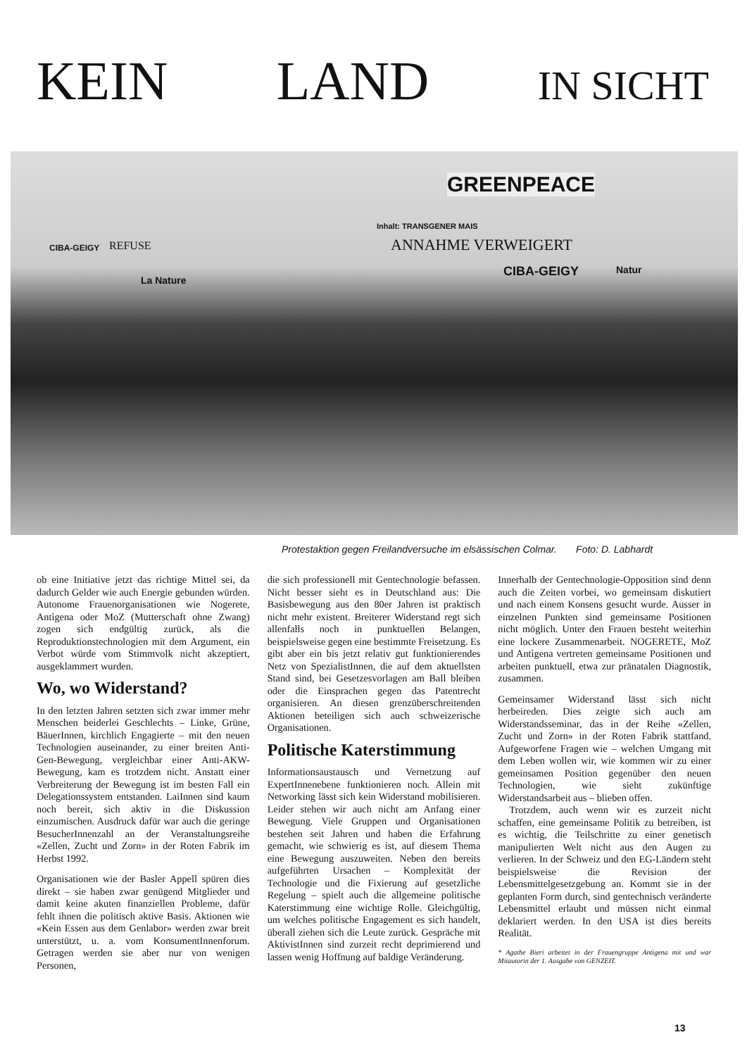KEIN LAND IN SICHT
GREENPEACE
Inhalt: TRANSGENER MAIS
ANNAHME VERWEIGERT
CIBA-GEIGY Natur
CIBA-GEIGY
La Nature
REFUSE
Protestaktion gegen Freilandversuche im elsässischen Colmar. Foto: D. Labhardt
ob eine Initiative jetzt das richtige Mittel sei, da dadurch Gelder wie auch Energie gebunden würden. Autonome Frauenorganisationen wie Nogerete, Antìgena oder MoZ (Mutterschaft ohne Zwang) zogen sich endgültig zurück, als die Reproduktionstechnologien mit dem Argument, ein Verbot würde vom Stimmvolk nicht akzeptiert, ausgeklammert wurden.
Wo, wo Widerstand?
In den letzten Jahren setzten sich zwar immer mehr Menschen beiderlei Geschlechts – Linke, Grüne, BäuerInnen, kirchlich Engagierte – mit den neuen Technologien auseinander, zu einer breiten Anti-Gen-Bewegung, vergleichbar einer Anti-AKW-Bewegung, kam es trotzdem nicht. Anstatt einer Verbreiterung der Bewegung ist im besten Fall ein Delegationssystem entstanden. LaiInnen sind kaum noch bereit, sich aktiv in die Diskussion einzumischen. Ausdruck dafür war auch die geringe BesucherInnenzahl an der Veranstaltungsreihe «Zellen, Zucht und Zorn» in der Roten Fabrik im Herbst 1992.
Organisationen wie der Basler Appell spüren dies direkt – sie haben zwar genügend Mitglieder und damit keine akuten finanziellen Probleme, dafür fehlt ihnen die politisch aktive Basis. Aktionen wie «Kein Essen aus dem Genlabor» werden zwar breit unterstützt, u. a. vom KonsumentInnenforum. Getragen werden sie aber nur von wenigen Personen,
die sich professionell mit Gentechnologie befassen. Nicht besser sieht es in Deutschland aus: Die Basisbewegung aus den 80er Jahren ist praktisch nicht mehr existent. Breiterer Widerstand regt sich allenfalls noch in punktuellen Belangen, beispielsweise gegen eine bestimmte Freisetzung. Es gibt aber ein bis jetzt relativ gut funktionierendes Netz von SpezialistInnen, die auf dem aktuellsten Stand sind, bei Gesetzesvorlagen am Ball bleiben oder die Einsprachen gegen das Patentrecht organisieren. An diesen grenzüberschreitenden Aktionen beteiligen sich auch schweizerische Organisationen.
Politische Katerstimmung
Informationsaustausch und Vernetzung auf ExpertInnenebene funktionieren noch. Allein mit Networking lässt sich kein Widerstand mobilisieren. Leider stehen wir auch nicht am Anfang einer Bewegung. Viele Gruppen und Organisationen bestehen seit Jahren und haben die Erfahrung gemacht, wie schwierig es ist, auf diesem Thema eine Bewegung auszuweiten. Neben den bereits aufgeführten Ursachen – Komplexität der Technologie und die Fixierung auf gesetzliche Regelung – spielt auch die allgemeine politische Katerstimmung eine wichtige Rolle. Gleichgültig, um welches politische Engagement es sich handelt, überall ziehen sich die Leute zurück. Gespräche mit AktivistInnen sind zurzeit recht deprimierend und lassen wenig Hoffnung auf baldige Veränderung.
Innerhalb der Gentechnologie-Opposition sind denn auch die Zeiten vorbei, wo gemeinsam diskutiert und nach einem Konsens gesucht wurde. Ausser in einzelnen Punkten sind gemeinsame Positionen nicht möglich. Unter den Frauen besteht weiterhin eine lockere Zusammenarbeit. NOGERETE, MoZ und Antìgena vertreten gemeinsame Positionen und arbeiten punktuell, etwa zur pränatalen Diagnostik, zusammen.
Gemeinsamer Widerstand lässt sich nicht herbeireden. Dies zeigte sich auch am Widerstandsseminar, das in der Reihe «Zellen, Zucht und Zorn» in der Roten Fabrik stattfand. Aufgeworfene Fragen wie – welchen Umgang mit dem Leben wollen wir, wie kommen wir zu einer gemeinsamen Position gegenüber den neuen Technologien, wie sieht zukünftige Widerstandsarbeit aus – blieben offen.
Trotzdem, auch wenn wir es zurzeit nicht schaffen, eine gemeinsame Politik zu betreiben, ist es wichtig, die Teilschritte zu einer genetisch manipulierten Welt nicht aus den Augen zu verlieren. In der Schweiz und den EG-Ländern steht beispielsweise die Revision der Lebensmittelgesetzgebung an. Kommt sie in der geplanten Form durch, sind gentechnisch veränderte Lebensmittel erlaubt und müssen nicht einmal deklariert werden. In den USA ist dies bereits Realität.
* Agathe Bieri arbeitet in der Frauengruppe Antìgena mit und war Mitautorin der 1. Ausgabe von GENZEIT.
13